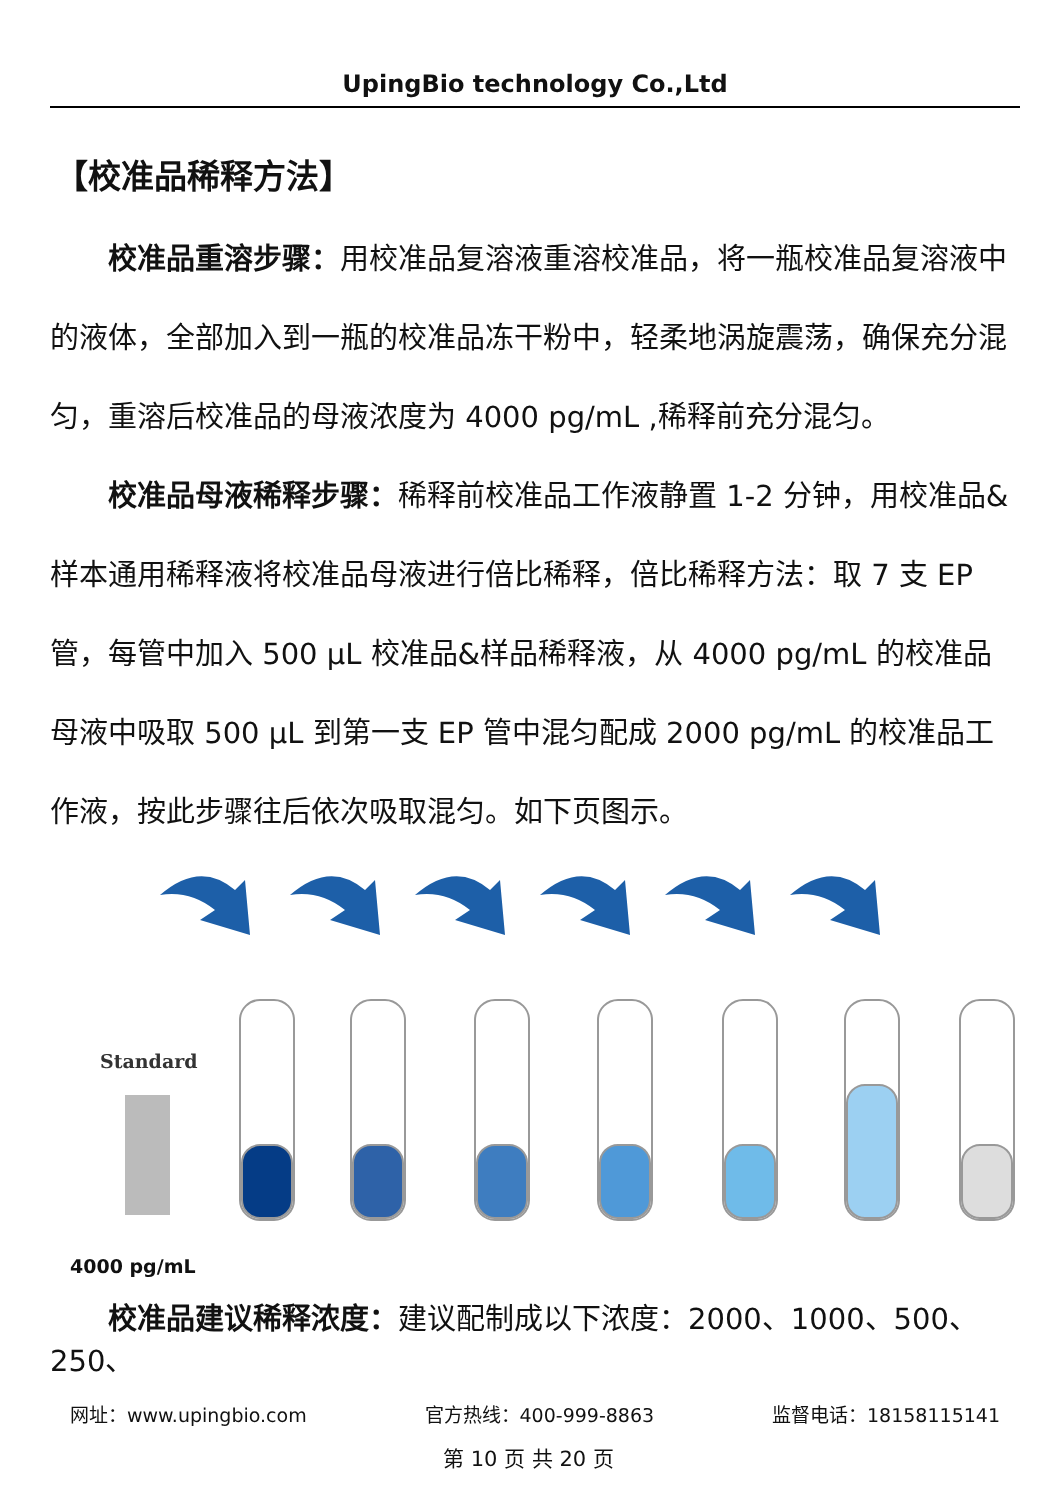UpingBio technology Co.,Ltd
【校准品稀释方法】
校准品重溶步骤：用校准品复溶液重溶校准品，将一瓶校准品复溶液中的液体，全部加入到一瓶的校准品冻干粉中，轻柔地涡旋震荡，确保充分混匀，重溶后校准品的母液浓度为 4000 pg/mL ,稀释前充分混匀。
校准品母液稀释步骤：稀释前校准品工作液静置 1-2 分钟，用校准品&样本通用稀释液将校准品母液进行倍比稀释，倍比稀释方法：取 7 支 EP 管，每管中加入 500 μL 校准品&样品稀释液，从 4000 pg/mL 的校准品母液中吸取 500 μL 到第一支 EP 管中混匀配成 2000 pg/mL 的校准品工作液，按此步骤往后依次吸取混匀。如下页图示。
Standard
4000 pg/mL
校准品建议稀释浓度：建议配制成以下浓度：2000、1000、500、250、
网址：www.upingbio.com 官方热线：400-999-8863 监督电话：18158115141
第 10 页 共 20 页